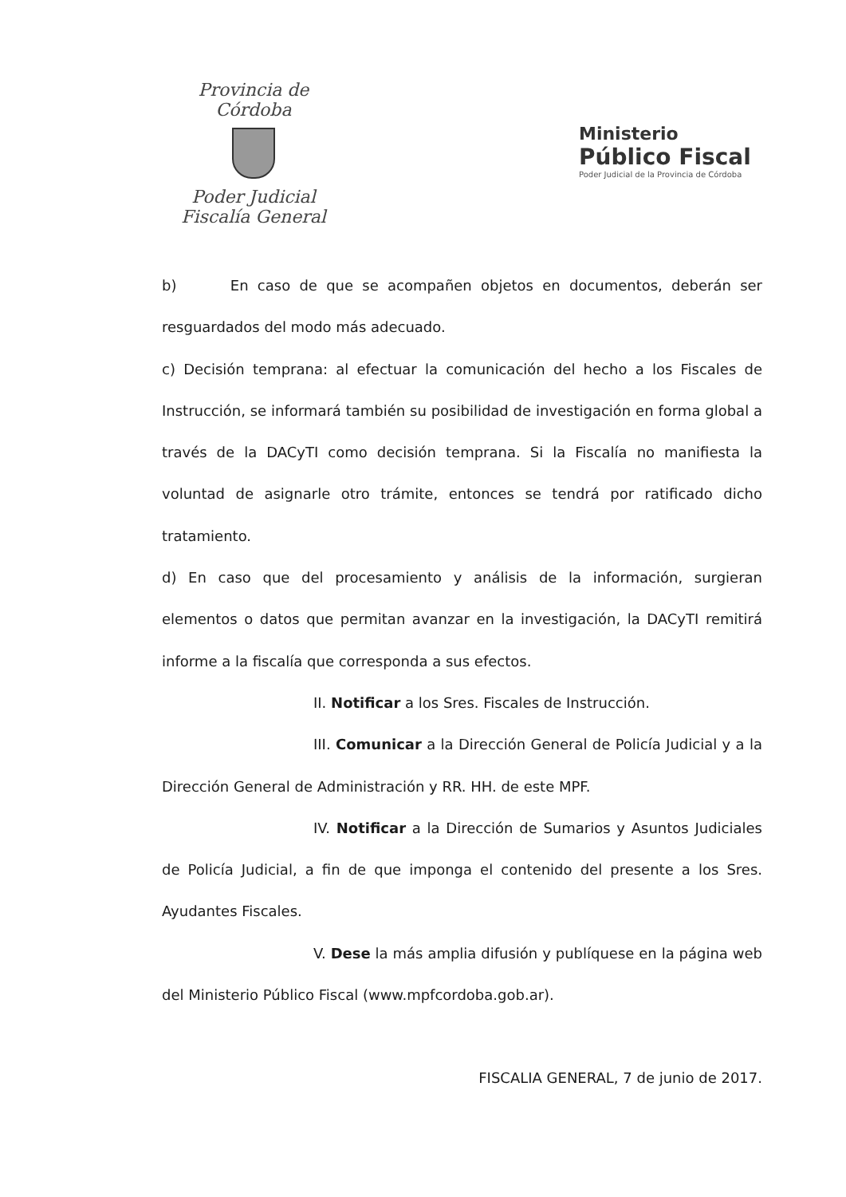Provincia de Córdoba
Poder Judicial
Fiscalía General
Ministerio
Público Fiscal
Poder Judicial de la Provincia de Córdoba
b) En caso de que se acompañen objetos en documentos, deberán ser resguardados del modo más adecuado.
c) Decisión temprana: al efectuar la comunicación del hecho a los Fiscales de Instrucción, se informará también su posibilidad de investigación en forma global a través de la DACyTI como decisión temprana. Si la Fiscalía no manifiesta la voluntad de asignarle otro trámite, entonces se tendrá por ratificado dicho tratamiento.
d) En caso que del procesamiento y análisis de la información, surgieran elementos o datos que permitan avanzar en la investigación, la DACyTI remitirá informe a la fiscalía que corresponda a sus efectos.
II. Notificar a los Sres. Fiscales de Instrucción.
III. Comunicar a la Dirección General de Policía Judicial y a la Dirección General de Administración y RR. HH. de este MPF.
IV. Notificar a la Dirección de Sumarios y Asuntos Judiciales de Policía Judicial, a fin de que imponga el contenido del presente a los Sres. Ayudantes Fiscales.
V. Dese la más amplia difusión y publíquese en la página web del Ministerio Público Fiscal (www.mpfcordoba.gob.ar).
FISCALIA GENERAL, 7 de junio de 2017.